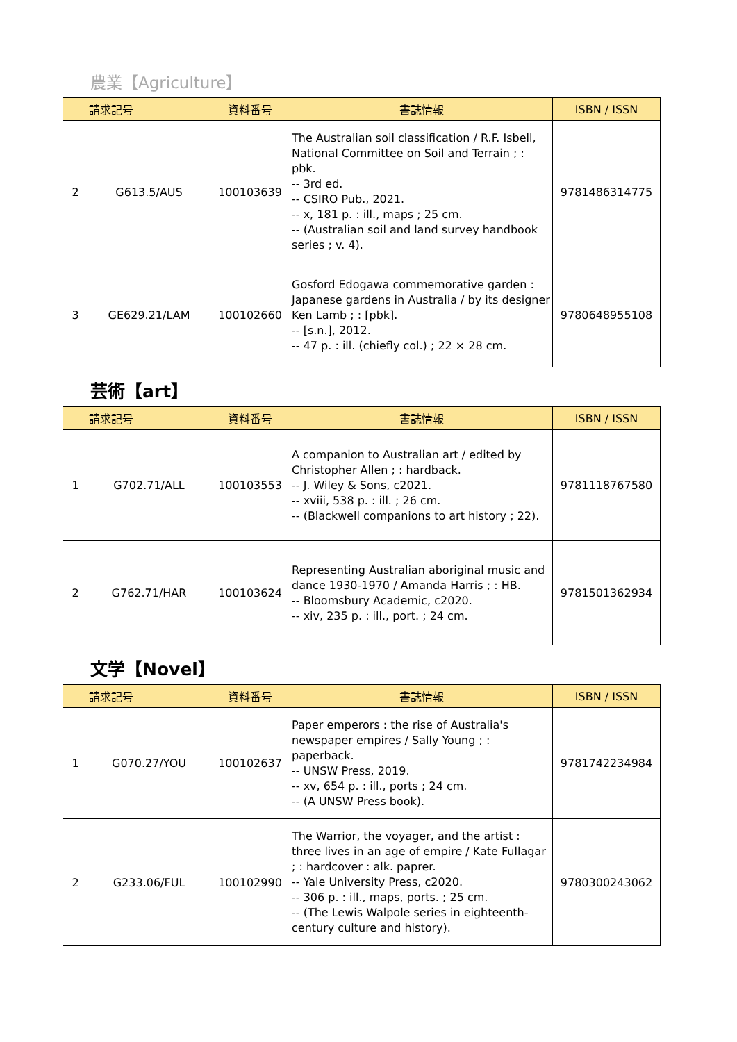農業【Agriculture】
| | 請求記号 | 資料番号 | 書誌情報 | ISBN / ISSN |
| --- | --- | --- | --- | --- |
| 2 | G613.5/AUS | 100103639 | The Australian soil classification / R.F. Isbell, National Committee on Soil and Terrain ; : pbk. -- 3rd ed. -- CSIRO Pub., 2021. -- x, 181 p. : ill., maps ; 25 cm. -- (Australian soil and land survey handbook series ; v. 4). | 9781486314775 |
| 3 | GE629.21/LAM | 100102660 | Gosford Edogawa commemorative garden : Japanese gardens in Australia / by its designer Ken Lamb ; : [pbk]. -- [s.n.], 2012. -- 47 p. : ill. (chiefly col.) ; 22 × 28 cm. | 9780648955108 |
芸術【art】
| | 請求記号 | 資料番号 | 書誌情報 | ISBN / ISSN |
| --- | --- | --- | --- | --- |
| 1 | G702.71/ALL | 100103553 | A companion to Australian art / edited by Christopher Allen ; : hardback. -- J. Wiley & Sons, c2021. -- xviii, 538 p. : ill. ; 26 cm. -- (Blackwell companions to art history ; 22). | 9781118767580 |
| 2 | G762.71/HAR | 100103624 | Representing Australian aboriginal music and dance 1930-1970 / Amanda Harris ; : HB. -- Bloomsbury Academic, c2020. -- xiv, 235 p. : ill., port. ; 24 cm. | 9781501362934 |
文学【Novel】
| | 請求記号 | 資料番号 | 書誌情報 | ISBN / ISSN |
| --- | --- | --- | --- | --- |
| 1 | G070.27/YOU | 100102637 | Paper emperors : the rise of Australia's newspaper empires / Sally Young ; : paperback. -- UNSW Press, 2019. -- xv, 654 p. : ill., ports ; 24 cm. -- (A UNSW Press book). | 9781742234984 |
| 2 | G233.06/FUL | 100102990 | The Warrior, the voyager, and the artist : three lives in an age of empire / Kate Fullagar ; : hardcover : alk. paprer. -- Yale University Press, c2020. -- 306 p. : ill., maps, ports. ; 25 cm. -- (The Lewis Walpole series in eighteenth-century culture and history). | 9780300243062 |